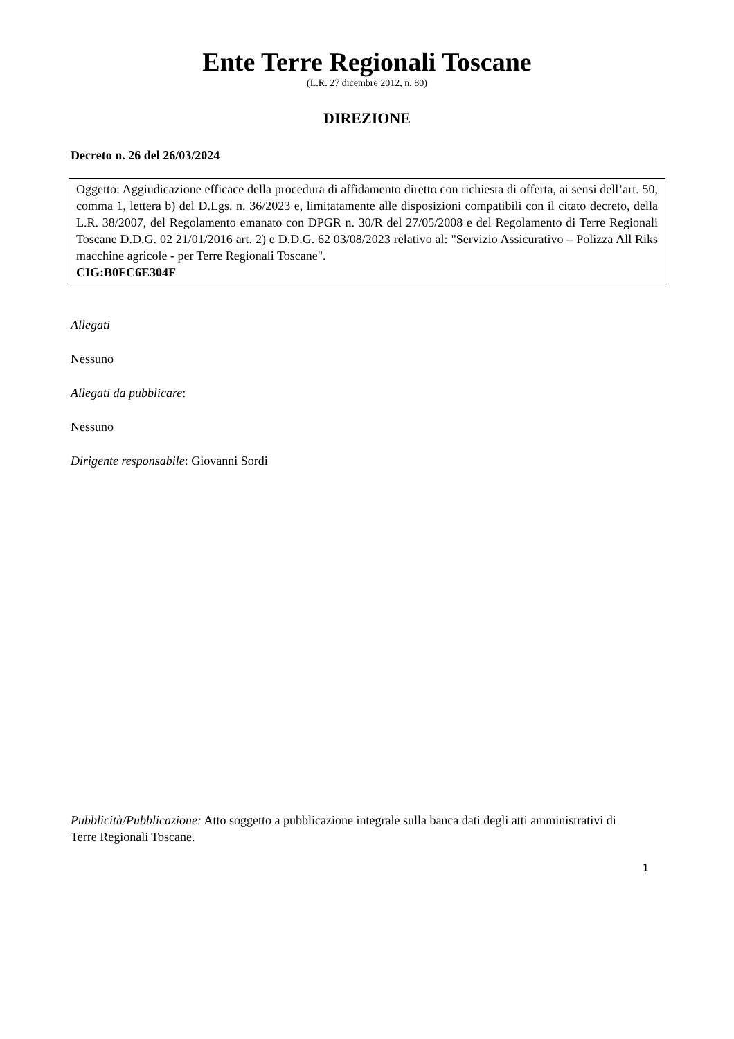Ente Terre Regionali Toscane
(L.R. 27 dicembre 2012, n. 80)
DIREZIONE
Decreto n. 26 del 26/03/2024
Oggetto: Aggiudicazione efficace della procedura di affidamento diretto con richiesta di offerta, ai sensi dell’art. 50, comma 1, lettera b) del D.Lgs. n. 36/2023 e, limitatamente alle disposizioni compatibili con il citato decreto, della L.R. 38/2007, del Regolamento emanato con DPGR n. 30/R del 27/05/2008 e del Regolamento di Terre Regionali Toscane D.D.G. 02 21/01/2016 art. 2) e D.D.G. 62 03/08/2023 relativo al: "Servizio Assicurativo – Polizza All Riks macchine agricole - per Terre Regionali Toscane".
CIG:B0FC6E304F
Allegati
Nessuno
Allegati da pubblicare:
Nessuno
Dirigente responsabile: Giovanni Sordi
Pubblicità/Pubblicazione: Atto soggetto a pubblicazione integrale sulla banca dati degli atti amministrativi di Terre Regionali Toscane.
1